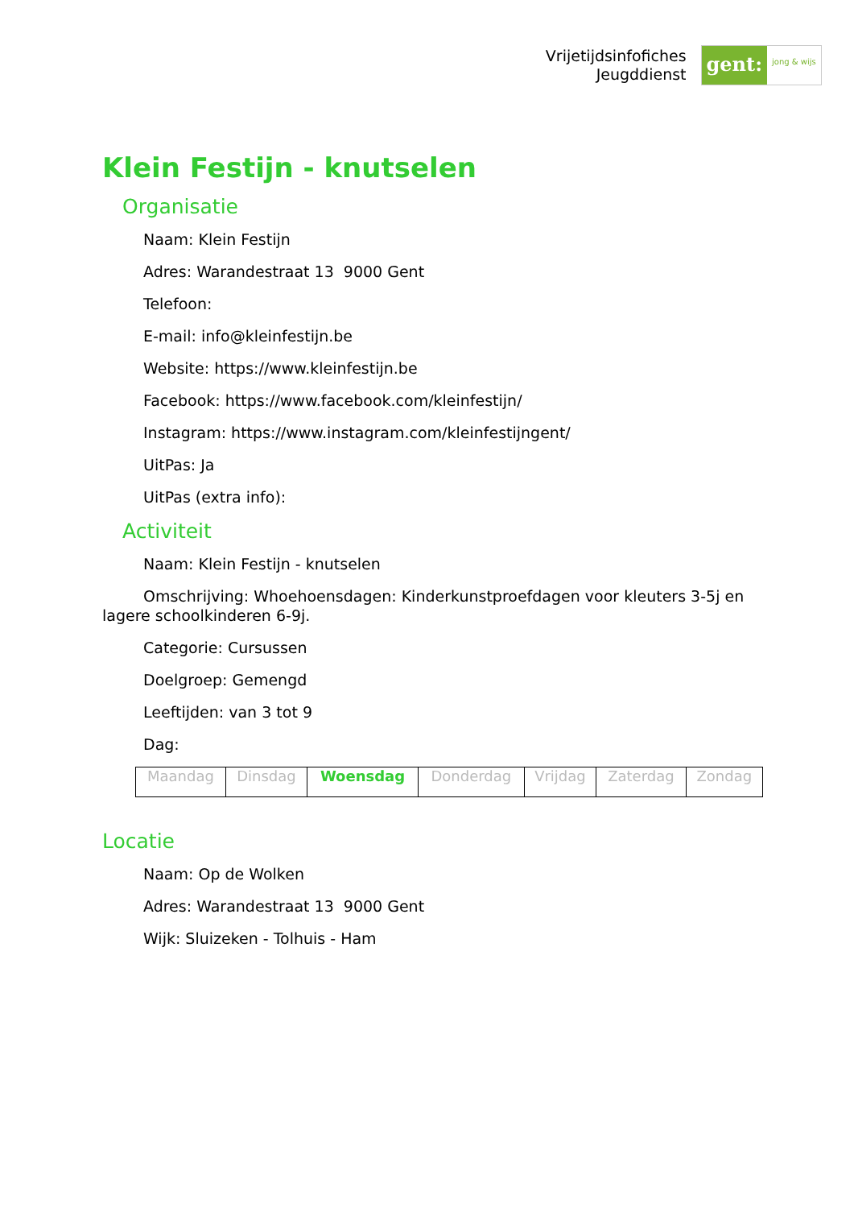Vrijetijdsinfofiches
Jeugddienst
gent:
jong & wijs
Klein Festijn - knutselen
Organisatie
Naam: Klein Festijn
Adres: Warandestraat 13 9000 Gent
Telefoon:
E-mail: info@kleinfestijn.be
Website: https://www.kleinfestijn.be
Facebook: https://www.facebook.com/kleinfestijn/
Instagram: https://www.instagram.com/kleinfestijngent/
UitPas: Ja
UitPas (extra info):
Activiteit
Naam: Klein Festijn - knutselen
Omschrijving: Whoehoensdagen: Kinderkunstproefdagen voor kleuters 3-5j en lagere schoolkinderen 6-9j.
Categorie: Cursussen
Doelgroep: Gemengd
Leeftijden: van 3 tot 9
Dag:
| Maandag | Dinsdag | Woensdag | Donderdag | Vrijdag | Zaterdag | Zondag |
Locatie
Naam: Op de Wolken
Adres: Warandestraat 13 9000 Gent
Wijk: Sluizeken - Tolhuis - Ham